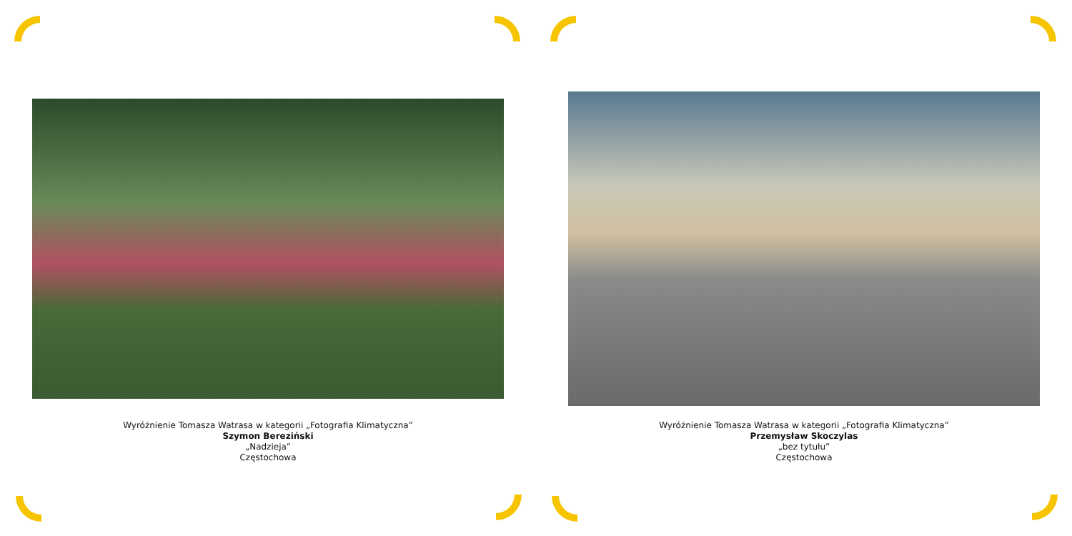Wyróżnienie Tomasza Watrasa w kategorii „Fotografia Klimatyczna”
Szymon Bereziński
„Nadzieja”
Częstochowa
Wyróżnienie Tomasza Watrasa w kategorii „Fotografia Klimatyczna”
Przemysław Skoczylas
„bez tytułu”
Częstochowa